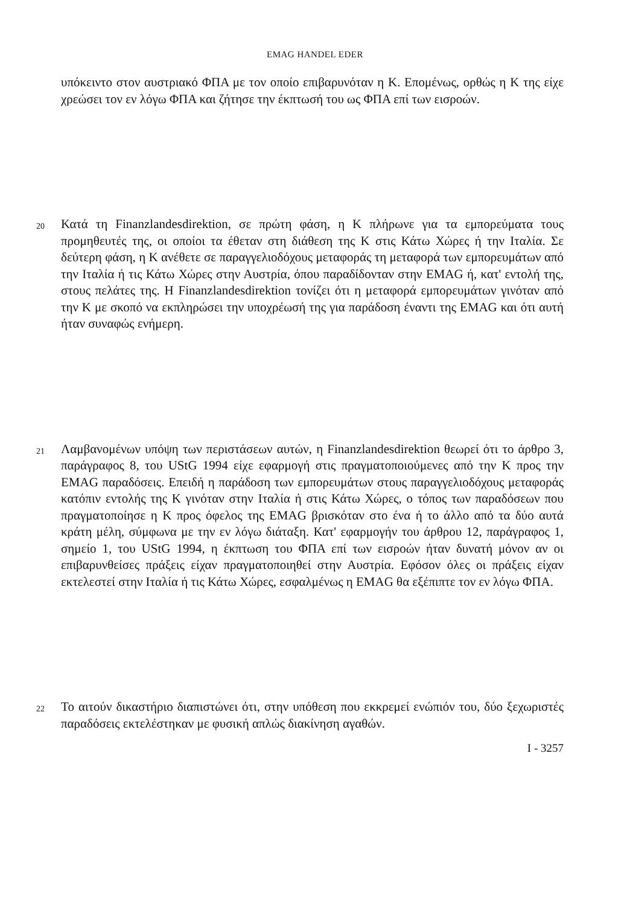EMAG HANDEL EDER
υπόκειντο στον αυστριακό ΦΠΑ με τον οποίο επιβαρυνόταν η Κ. Επομένως, ορθώς η Κ της είχε χρεώσει τον εν λόγω ΦΠΑ και ζήτησε την έκπτωσή του ως ΦΠΑ επί των εισροών.
20
Κατά τη Finanzlandesdirektion, σε πρώτη φάση, η Κ πλήρωνε για τα εμπορεύματα τους προμηθευτές της, οι οποίοι τα έθεταν στη διάθεση της Κ στις Κάτω Χώρες ή την Ιταλία. Σε δεύτερη φάση, η Κ ανέθετε σε παραγγελιοδόχους μεταφοράς τη μεταφορά των εμπορευμάτων από την Ιταλία ή τις Κάτω Χώρες στην Αυστρία, όπου παραδίδονταν στην EMAG ή, κατ' εντολή της, στους πελάτες της. Η Finanzlandesdirektion τονίζει ότι η μεταφορά εμπορευμάτων γινόταν από την Κ με σκοπό να εκπληρώσει την υποχρέωσή της για παράδοση έναντι της EMAG και ότι αυτή ήταν συναφώς ενήμερη.
21
Λαμβανομένων υπόψη των περιστάσεων αυτών, η Finanzlandesdirektion θεωρεί ότι το άρθρο 3, παράγραφος 8, του UStG 1994 είχε εφαρμογή στις πραγματοποιούμενες από την Κ προς την EMAG παραδόσεις. Επειδή η παράδοση των εμπορευμάτων στους παραγγελιοδόχους μεταφοράς κατόπιν εντολής της Κ γινόταν στην Ιταλία ή στις Κάτω Χώρες, ο τόπος των παραδόσεων που πραγματοποίησε η Κ προς όφελος της EMAG βρισκόταν στο ένα ή το άλλο από τα δύο αυτά κράτη μέλη, σύμφωνα με την εν λόγω διάταξη. Κατ' εφαρμογήν του άρθρου 12, παράγραφος 1, σημείο 1, του UStG 1994, η έκπτωση του ΦΠΑ επί των εισροών ήταν δυνατή μόνον αν οι επιβαρυνθείσες πράξεις είχαν πραγματοποιηθεί στην Αυστρία. Εφόσον όλες οι πράξεις είχαν εκτελεστεί στην Ιταλία ή τις Κάτω Χώρες, εσφαλμένως η EMAG θα εξέπιπτε τον εν λόγω ΦΠΑ.
22
Το αιτούν δικαστήριο διαπιστώνει ότι, στην υπόθεση που εκκρεμεί ενώπιόν του, δύο ξεχωριστές παραδόσεις εκτελέστηκαν με φυσική απλώς διακίνηση αγαθών.
I - 3257